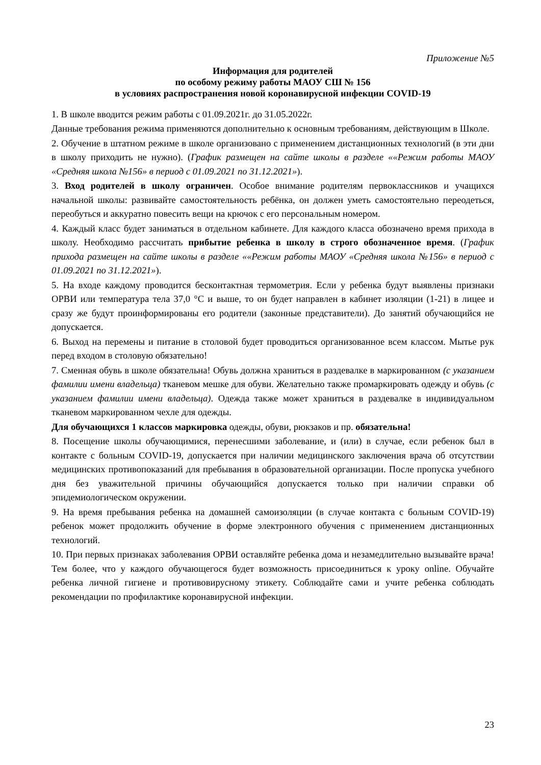Приложение №5
Информация для родителей
по особому режиму работы МАОУ СШ № 156
в условиях распространения новой коронавирусной инфекции COVID-19
1. В школе вводится режим работы с 01.09.2021г. до 31.05.2022г.
Данные требования режима применяются дополнительно к основным требованиям, действующим в Школе.
2. Обучение в штатном режиме в школе организовано с применением дистанционных технологий (в эти дни в школу приходить не нужно). (График размещен на сайте школы в разделе ««Режим работы МАОУ «Средняя школа №156» в период с 01.09.2021 по 31.12.2021»).
3. Вход родителей в школу ограничен. Особое внимание родителям первоклассников и учащихся начальной школы: развивайте самостоятельность ребёнка, он должен уметь самостоятельно переодеться, переобуться и аккуратно повесить вещи на крючок с его персональным номером.
4. Каждый класс будет заниматься в отдельном кабинете. Для каждого класса обозначено время прихода в школу. Необходимо рассчитать прибытие ребенка в школу в строго обозначенное время. (График прихода размещен на сайте школы в разделе ««Режим работы МАОУ «Средняя школа №156» в период с 01.09.2021 по 31.12.2021»).
5. На входе каждому проводится бесконтактная термометрия. Если у ребенка будут выявлены признаки ОРВИ или температура тела 37,0 °С и выше, то он будет направлен в кабинет изоляции (1-21) в лицее и сразу же будут проинформированы его родители (законные представители). До занятий обучающийся не допускается.
6. Выход на перемены и питание в столовой будет проводиться организованное всем классом. Мытье рук перед входом в столовую обязательно!
7. Сменная обувь в школе обязательна! Обувь должна храниться в раздевалке в маркированном (с указанием фамилии имени владельца) тканевом мешке для обуви. Желательно также промаркировать одежду и обувь (с указанием фамилии имени владельца). Одежда также может храниться в раздевалке в индивидуальном тканевом маркированном чехле для одежды.
Для обучающихся 1 классов маркировка одежды, обуви, рюкзаков и пр. обязательна!
8. Посещение школы обучающимися, перенесшими заболевание, и (или) в случае, если ребенок был в контакте с больным COVID-19, допускается при наличии медицинского заключения врача об отсутствии медицинских противопоказаний для пребывания в образовательной организации. После пропуска учебного дня без уважительной причины обучающийся допускается только при наличии справки об эпидемиологическом окружении.
9. На время пребывания ребенка на домашней самоизоляции (в случае контакта с больным COVID-19) ребенок может продолжить обучение в форме электронного обучения с применением дистанционных технологий.
10. При первых признаках заболевания ОРВИ оставляйте ребенка дома и незамедлительно вызывайте врача! Тем более, что у каждого обучающегося будет возможность присоединиться к уроку online. Обучайте ребенка личной гигиене и противовирусному этикету. Соблюдайте сами и учите ребенка соблюдать рекомендации по профилактике коронавирусной инфекции.
23